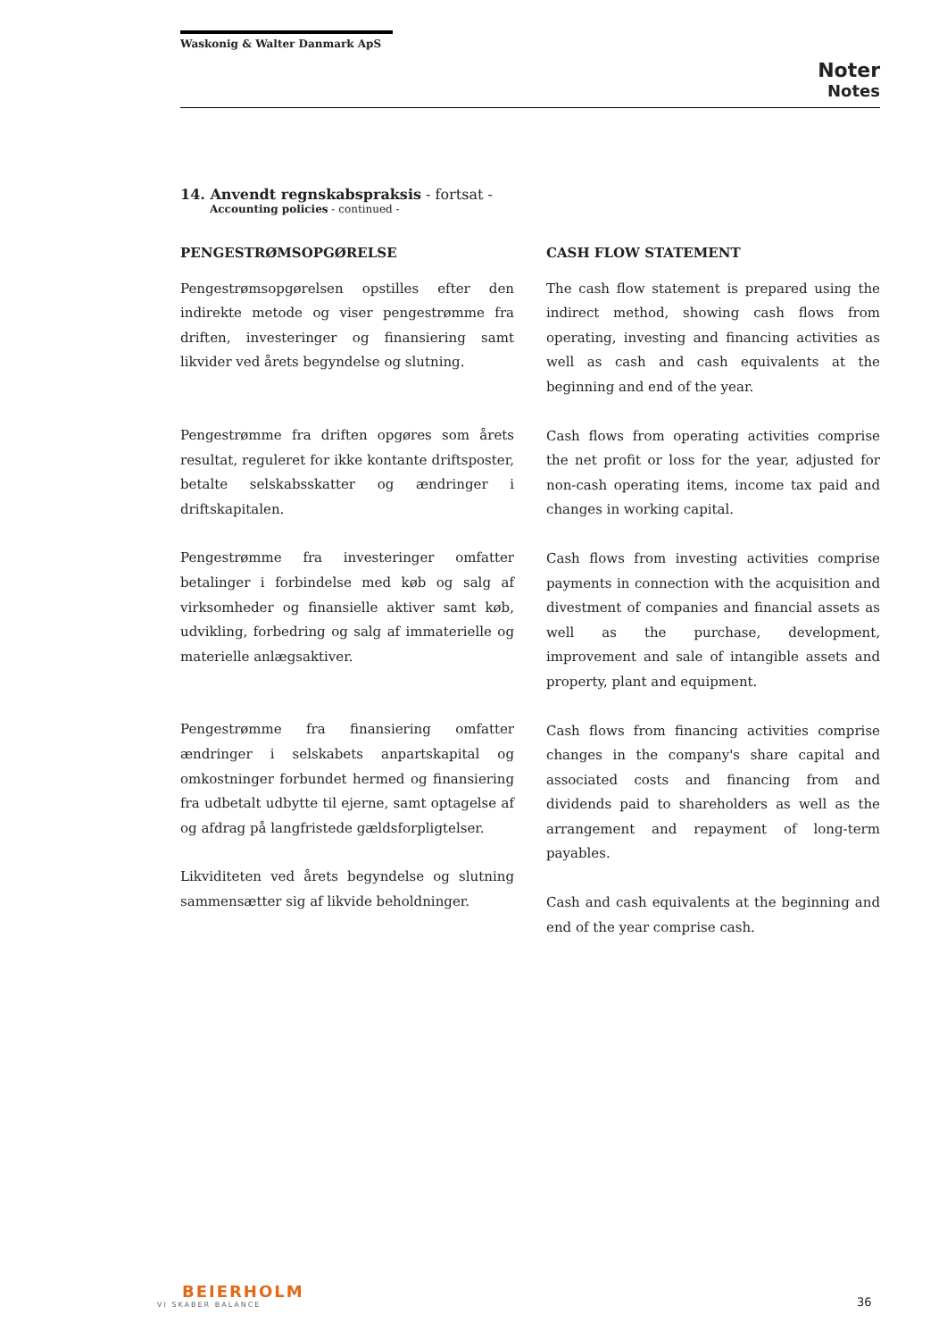Waskonig & Walter Danmark ApS
Noter
Notes
14. Anvendt regnskabspraksis - fortsat -
Accounting policies - continued -
PENGESTRØMSOPGØRELSE
Pengestrømsopgørelsen opstilles efter den indirekte metode og viser pengestrømme fra driften, investeringer og finansiering samt likvider ved årets begyndelse og slutning.
Pengestrømme fra driften opgøres som årets resultat, reguleret for ikke kontante driftsposter, betalte selskabsskatter og ændringer i driftskapitalen.
Pengestrømme fra investeringer omfatter betalinger i forbindelse med køb og salg af virksomheder og finansielle aktiver samt køb, udvikling, forbedring og salg af immaterielle og materielle anlægsaktiver.
Pengestrømme fra finansiering omfatter ændringer i selskabets anpartskapital og omkostninger forbundet hermed og finansiering fra udbetalt udbytte til ejerne, samt optagelse af og afdrag på langfristede gældsforpligtelser.
Likviditeten ved årets begyndelse og slutning sammensætter sig af likvide beholdninger.
CASH FLOW STATEMENT
The cash flow statement is prepared using the indirect method, showing cash flows from operating, investing and financing activities as well as cash and cash equivalents at the beginning and end of the year.
Cash flows from operating activities comprise the net profit or loss for the year, adjusted for non-cash operating items, income tax paid and changes in working capital.
Cash flows from investing activities comprise payments in connection with the acquisition and divestment of companies and financial assets as well as the purchase, development, improvement and sale of intangible assets and property, plant and equipment.
Cash flows from financing activities comprise changes in the company's share capital and associated costs and financing from and dividends paid to shareholders as well as the arrangement and repayment of long-term payables.
Cash and cash equivalents at the beginning and end of the year comprise cash.
BEIERHOLM
VI SKABER BALANCE
36